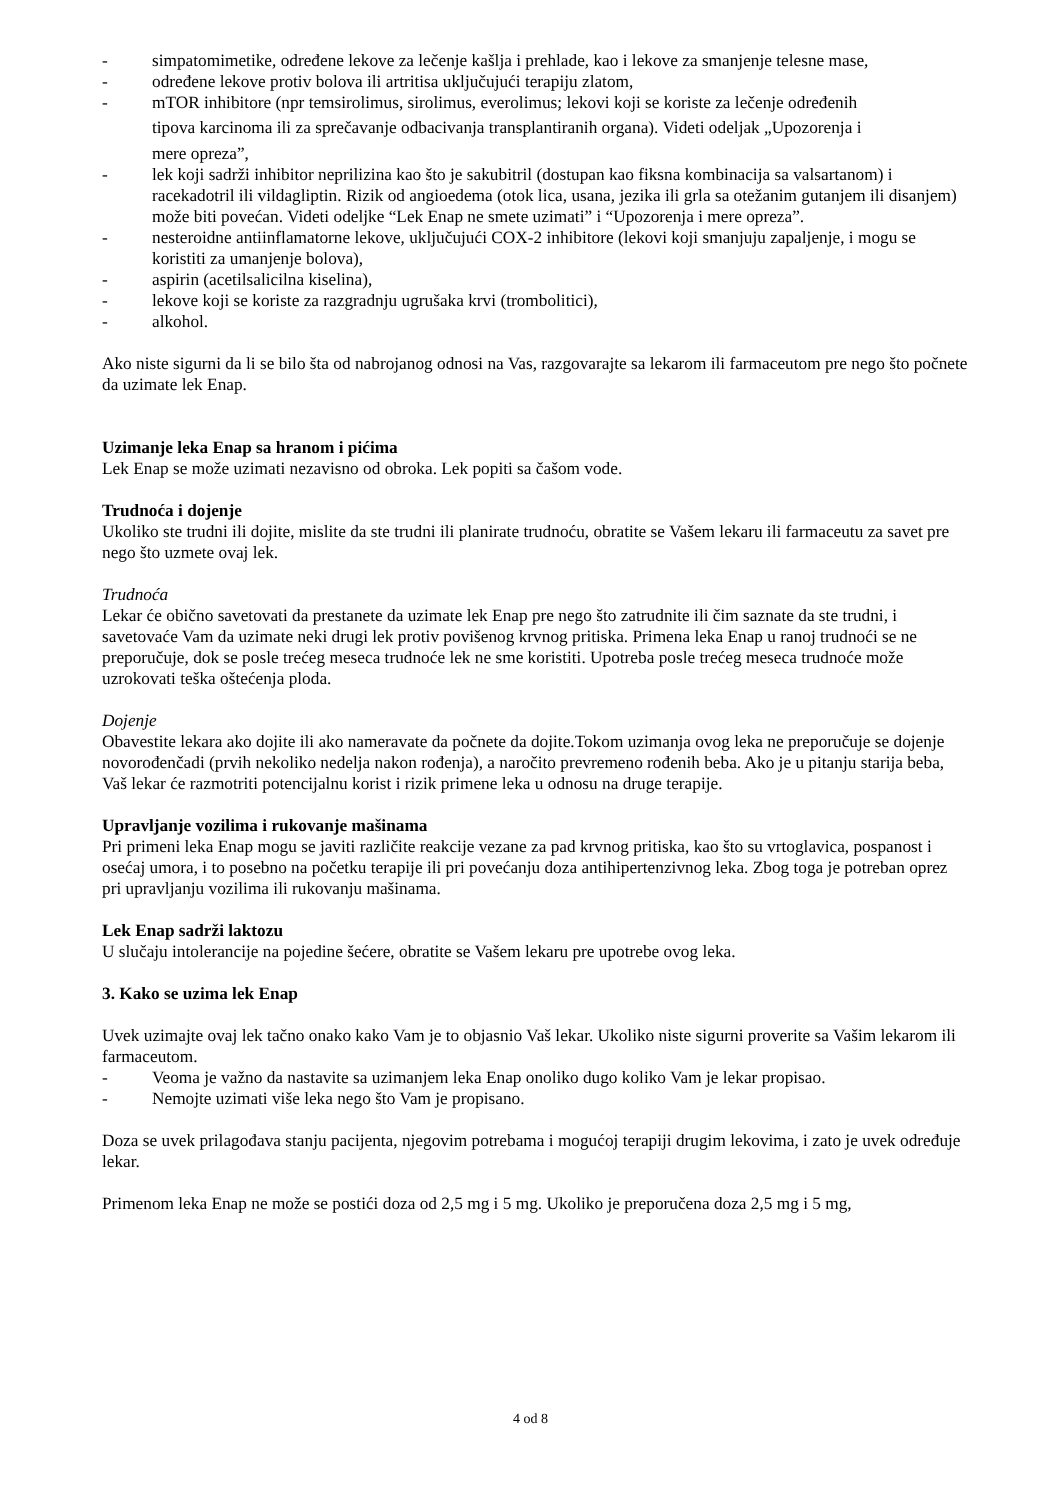- simpatomimetike, određene lekove za lečenje kašlja i prehlade, kao i lekove za smanjenje telesne mase,
- određene lekove protiv bolova ili artritisa uključujući terapiju zlatom,
- mTOR inhibitore (npr temsirolimus, sirolimus, everolimus; lekovi koji se koriste za lečenje određenih
tipova karcinoma ili za sprečavanje odbacivanja transplantiranih organa). Videti odeljak „Upozorenja i
mere opreza”,
- lek koji sadrži inhibitor neprilizina kao što je sakubitril (dostupan kao fiksna kombinacija sa valsartanom) i racekadotril ili vildagliptin. Rizik od angioedema (otok lica, usana, jezika ili grla sa otežanim gutanjem ili disanjem) može biti povećan. Videti odeljke “Lek Enap ne smete uzimati” i “Upozorenja i mere opreza”.
- nesteroidne antiinflamatorne lekove, uključujući COX-2 inhibitore (lekovi koji smanjuju zapaljenje, i mogu se koristiti za umanjenje bolova),
- aspirin (acetilsalicilna kiselina),
- lekove koji se koriste za razgradnju ugrušaka krvi (trombolitici),
- alkohol.
Ako niste sigurni da li se bilo šta od nabrojanog odnosi na Vas, razgovarajte sa lekarom ili farmaceutom pre nego što počnete da uzimate lek Enap.
Uzimanje leka Enap sa hranom i pićima
Lek Enap se može uzimati nezavisno od obroka. Lek popiti sa čašom vode.
Trudnoća i dojenje
Ukoliko ste trudni ili dojite, mislite da ste trudni ili planirate trudnoću, obratite se Vašem lekaru ili farmaceutu za savet pre nego što uzmete ovaj lek.
Trudnoća
Lekar će obično savetovati da prestanete da uzimate lek Enap pre nego što zatrudnite ili čim saznate da ste trudni, i savetovaće Vam da uzimate neki drugi lek protiv povišenog krvnog pritiska. Primena leka Enap u ranoj trudnoći se ne preporučuje, dok se posle trećeg meseca trudnoće lek ne sme koristiti. Upotreba posle trećeg meseca trudnoće može uzrokovati teška oštećenja ploda.
Dojenje
Obavestite lekara ako dojite ili ako nameravate da počnete da dojite.Tokom uzimanja ovog leka ne preporučuje se dojenje novorođenčadi (prvih nekoliko nedelja nakon rođenja), a naročito prevremeno rođenih beba. Ako je u pitanju starija beba, Vaš lekar će razmotriti potencijalnu korist i rizik primene leka u odnosu na druge terapije.
Upravljanje vozilima i rukovanje mašinama
Pri primeni leka Enap mogu se javiti različite reakcije vezane za pad krvnog pritiska, kao što su vrtoglavica, pospanost i osećaj umora, i to posebno na početku terapije ili pri povećanju doza antihipertenzivnog leka. Zbog toga je potreban oprez pri upravljanju vozilima ili rukovanju mašinama.
Lek Enap sadrži laktozu
U slučaju intolerancije na pojedine šećere, obratite se Vašem lekaru pre upotrebe ovog leka.
3. Kako se uzima lek Enap
Uvek uzimajte ovaj lek tačno onako kako Vam je to objasnio Vaš lekar. Ukoliko niste sigurni proverite sa Vašim lekarom ili farmaceutom.
- Veoma je važno da nastavite sa uzimanjem leka Enap onoliko dugo koliko Vam je lekar propisao.
- Nemojte uzimati više leka nego što Vam je propisano.
Doza se uvek prilagođava stanju pacijenta, njegovim potrebama i mogućoj terapiji drugim lekovima, i zato je uvek određuje lekar.
Primenom leka Enap ne može se postići doza od 2,5 mg i 5 mg. Ukoliko je preporučena doza 2,5 mg i 5 mg,
4 od 8